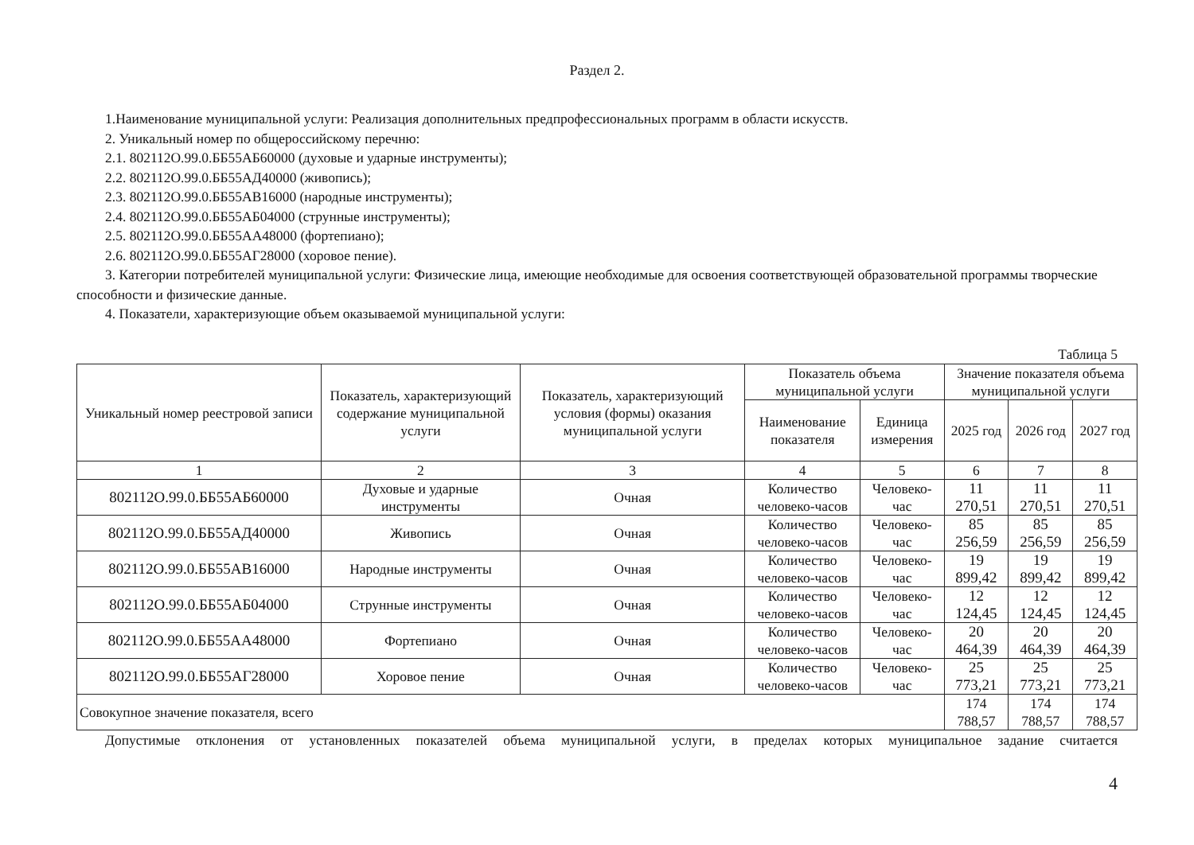Раздел 2.
1.Наименование муниципальной услуги: Реализация дополнительных предпрофессиональных программ в области искусств.
2. Уникальный номер по общероссийскому перечню:
2.1. 802112О.99.0.ББ55АБ60000 (духовые и ударные инструменты);
2.2. 802112О.99.0.ББ55АД40000 (живопись);
2.3. 802112О.99.0.ББ55АВ16000 (народные инструменты);
2.4. 802112О.99.0.ББ55АБ04000 (струнные инструменты);
2.5. 802112О.99.0.ББ55АА48000 (фортепиано);
2.6. 802112О.99.0.ББ55АГ28000 (хоровое пение).
3. Категории потребителей муниципальной услуги: Физические лица, имеющие необходимые для освоения соответствующей образовательной программы творческие способности и физические данные.
4. Показатели, характеризующие объем оказываемой муниципальной услуги:
Таблица 5
| Уникальный номер реестровой записи | Показатель, характеризующий содержание муниципальной услуги | Показатель, характеризующий условия (формы) оказания муниципальной услуги | Показатель объема муниципальной услуги | | Значение показателя объема муниципальной услуги | | |
| --- | --- | --- | --- | --- | --- | --- | --- |
| | | | Наименование показателя | Единица измерения | 2025 год | 2026 год | 2027 год |
| 1 | 2 | 3 | 4 | 5 | 6 | 7 | 8 |
| 802112О.99.0.ББ55АБ60000 | Духовые и ударные инструменты | Очная | Количество человеко-часов | Человеко-час | 11 270,51 | 11 270,51 | 11 270,51 |
| 802112О.99.0.ББ55АД40000 | Живопись | Очная | Количество человеко-часов | Человеко-час | 85 256,59 | 85 256,59 | 85 256,59 |
| 802112О.99.0.ББ55АВ16000 | Народные инструменты | Очная | Количество человеко-часов | Человеко-час | 19 899,42 | 19 899,42 | 19 899,42 |
| 802112О.99.0.ББ55АБ04000 | Струнные инструменты | Очная | Количество человеко-часов | Человеко-час | 12 124,45 | 12 124,45 | 12 124,45 |
| 802112О.99.0.ББ55АА48000 | Фортепиано | Очная | Количество человеко-часов | Человеко-час | 20 464,39 | 20 464,39 | 20 464,39 |
| 802112О.99.0.ББ55АГ28000 | Хоровое пение | Очная | Количество человеко-часов | Человеко-час | 25 773,21 | 25 773,21 | 25 773,21 |
| Совокупное значение показателя, всего | | | | | 174 788,57 | 174 788,57 | 174 788,57 |
Допустимые отклонения от установленных показателей объема муниципальной услуги, в пределах которых муниципальное задание считается
4